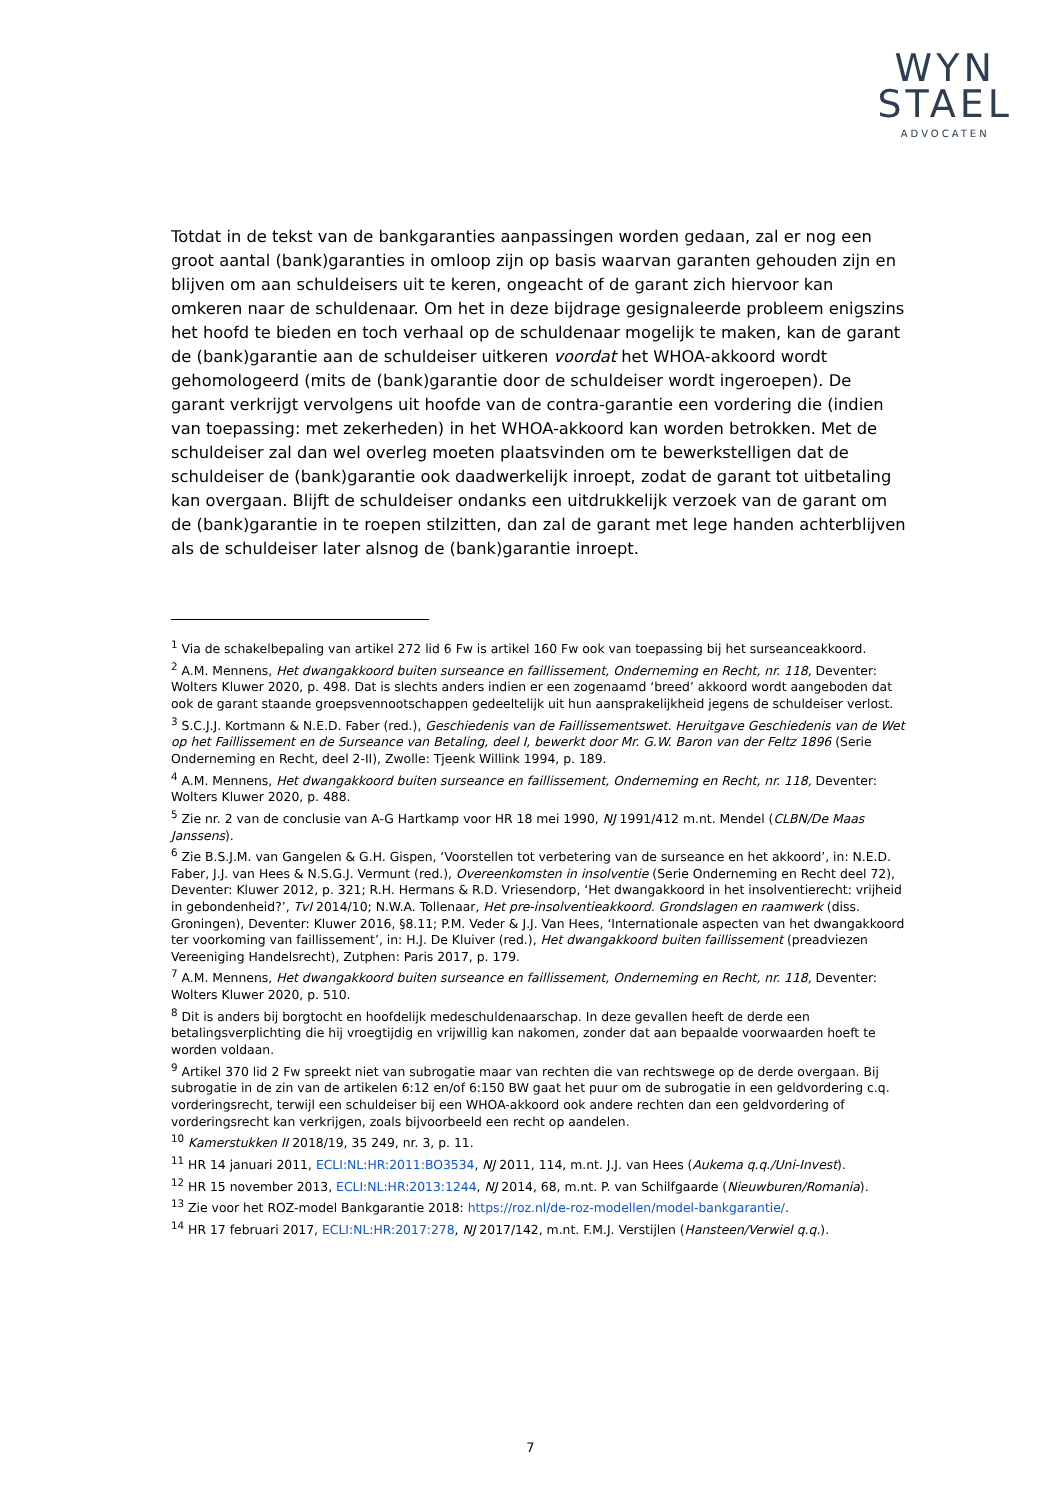WYN
STAEL
ADVOCATEN
Totdat in de tekst van de bankgaranties aanpassingen worden gedaan, zal er nog een groot aantal (bank)garanties in omloop zijn op basis waarvan garanten gehouden zijn en blijven om aan schuldeisers uit te keren, ongeacht of de garant zich hiervoor kan omkeren naar de schuldenaar. Om het in deze bijdrage gesignaleerde probleem enigszins het hoofd te bieden en toch verhaal op de schuldenaar mogelijk te maken, kan de garant de (bank)garantie aan de schuldeiser uitkeren voordat het WHOA-akkoord wordt gehomologeerd (mits de (bank)garantie door de schuldeiser wordt ingeroepen). De garant verkrijgt vervolgens uit hoofde van de contra-garantie een vordering die (indien van toepassing: met zekerheden) in het WHOA-akkoord kan worden betrokken. Met de schuldeiser zal dan wel overleg moeten plaatsvinden om te bewerkstelligen dat de schuldeiser de (bank)garantie ook daadwerkelijk inroept, zodat de garant tot uitbetaling kan overgaan. Blijft de schuldeiser ondanks een uitdrukkelijk verzoek van de garant om de (bank)garantie in te roepen stilzitten, dan zal de garant met lege handen achterblijven als de schuldeiser later alsnog de (bank)garantie inroept.
<sup>1</sup> Via de schakelbepaling van artikel 272 lid 6 Fw is artikel 160 Fw ook van toepassing bij het surseanceakkoord.
<sup>2</sup> A.M. Mennens, Het dwangakkoord buiten surseance en faillissement, Onderneming en Recht, nr. 118, Deventer: Wolters Kluwer 2020, p. 498. Dat is slechts anders indien er een zogenaamd ‘breed’ akkoord wordt aangeboden dat ook de garant staande groepsvennootschappen gedeeltelijk uit hun aansprakelijkheid jegens de schuldeiser verlost.
<sup>3</sup> S.C.J.J. Kortmann & N.E.D. Faber (red.), Geschiedenis van de Faillissementswet. Heruitgave Geschiedenis van de Wet op het Faillissement en de Surseance van Betaling, deel I, bewerkt door Mr. G.W. Baron van der Feltz 1896 (Serie Onderneming en Recht, deel 2-II), Zwolle: Tjeenk Willink 1994, p. 189.
<sup>4</sup> A.M. Mennens, Het dwangakkoord buiten surseance en faillissement, Onderneming en Recht, nr. 118, Deventer: Wolters Kluwer 2020, p. 488.
<sup>5</sup> Zie nr. 2 van de conclusie van A-G Hartkamp voor HR 18 mei 1990, NJ 1991/412 m.nt. Mendel (CLBN/De Maas Janssens).
<sup>6</sup> Zie B.S.J.M. van Gangelen & G.H. Gispen, ‘Voorstellen tot verbetering van de surseance en het akkoord’, in: N.E.D. Faber, J.J. van Hees & N.S.G.J. Vermunt (red.), Overeenkomsten in insolventie (Serie Onderneming en Recht deel 72), Deventer: Kluwer 2012, p. 321; R.H. Hermans & R.D. Vriesendorp, ‘Het dwangakkoord in het insolventierecht: vrijheid in gebondenheid?’, TvI 2014/10; N.W.A. Tollenaar, Het pre-insolventieakkoord. Grondslagen en raamwerk (diss. Groningen), Deventer: Kluwer 2016, §8.11; P.M. Veder & J.J. Van Hees, ‘Internationale aspecten van het dwangakkoord ter voorkoming van faillissement’, in: H.J. De Kluiver (red.), Het dwangakkoord buiten faillissement (preadviezen Vereeniging Handelsrecht), Zutphen: Paris 2017, p. 179.
<sup>7</sup> A.M. Mennens, Het dwangakkoord buiten surseance en faillissement, Onderneming en Recht, nr. 118, Deventer: Wolters Kluwer 2020, p. 510.
<sup>8</sup> Dit is anders bij borgtocht en hoofdelijk medeschuldenaarschap. In deze gevallen heeft de derde een betalingsverplichting die hij vroegtijdig en vrijwillig kan nakomen, zonder dat aan bepaalde voorwaarden hoeft te worden voldaan.
<sup>9</sup> Artikel 370 lid 2 Fw spreekt niet van subrogatie maar van rechten die van rechtswege op de derde overgaan. Bij subrogatie in de zin van de artikelen 6:12 en/of 6:150 BW gaat het puur om de subrogatie in een geldvordering c.q. vorderingsrecht, terwijl een schuldeiser bij een WHOA-akkoord ook andere rechten dan een geldvordering of vorderingsrecht kan verkrijgen, zoals bijvoorbeeld een recht op aandelen.
<sup>10</sup> Kamerstukken II 2018/19, 35 249, nr. 3, p. 11.
<sup>11</sup> HR 14 januari 2011, ECLI:NL:HR:2011:BO3534, NJ 2011, 114, m.nt. J.J. van Hees (Aukema q.q./Uni-Invest).
<sup>12</sup> HR 15 november 2013, ECLI:NL:HR:2013:1244, NJ 2014, 68, m.nt. P. van Schilfgaarde (Nieuwburen/Romania).
<sup>13</sup> Zie voor het ROZ-model Bankgarantie 2018: https://roz.nl/de-roz-modellen/model-bankgarantie/.
<sup>14</sup> HR 17 februari 2017, ECLI:NL:HR:2017:278, NJ 2017/142, m.nt. F.M.J. Verstijlen (Hansteen/Verwiel q.q.).
7